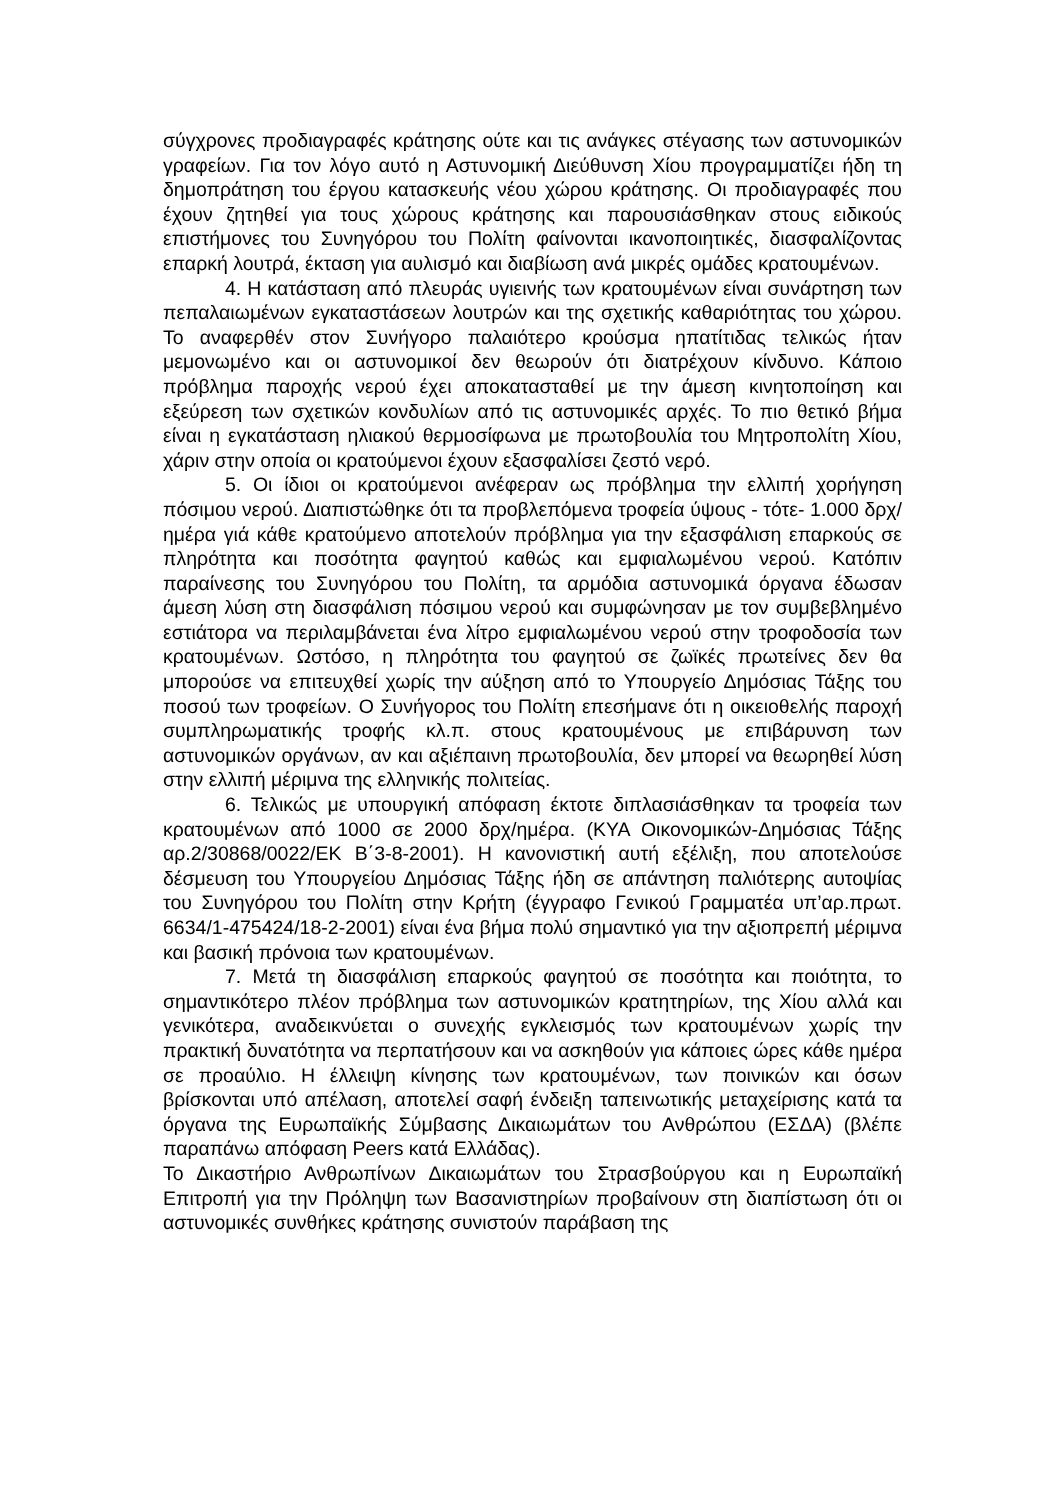σύγχρονες προδιαγραφές κράτησης ούτε και τις ανάγκες στέγασης των αστυνομικών γραφείων. Για τον λόγο αυτό η Αστυνομική Διεύθυνση Χίου προγραμματίζει ήδη τη δημοπράτηση του έργου κατασκευής νέου χώρου κράτησης. Οι προδιαγραφές που έχουν ζητηθεί για τους χώρους κράτησης και παρουσιάσθηκαν στους ειδικούς επιστήμονες του Συνηγόρου του Πολίτη φαίνονται ικανοποιητικές, διασφαλίζοντας επαρκή λουτρά, έκταση για αυλισμό και διαβίωση ανά μικρές ομάδες κρατουμένων.
4. Η κατάσταση από πλευράς υγιεινής των κρατουμένων είναι συνάρτηση των πεπαλαιωμένων εγκαταστάσεων λουτρών και της σχετικής καθαριότητας του χώρου. Το αναφερθέν στον Συνήγορο παλαιότερο κρούσμα ηπατίτιδας τελικώς ήταν μεμονωμένο και οι αστυνομικοί δεν θεωρούν ότι διατρέχουν κίνδυνο. Κάποιο πρόβλημα παροχής νερού έχει αποκατασταθεί με την άμεση κινητοποίηση και εξεύρεση των σχετικών κονδυλίων από τις αστυνομικές αρχές. Το πιο θετικό βήμα είναι η εγκατάσταση ηλιακού θερμοσίφωνα με πρωτοβουλία του Μητροπολίτη Χίου, χάριν στην οποία οι κρατούμενοι έχουν εξασφαλίσει ζεστό νερό.
5. Οι ίδιοι οι κρατούμενοι ανέφεραν ως πρόβλημα την ελλιπή χορήγηση πόσιμου νερού. Διαπιστώθηκε ότι τα προβλεπόμενα τροφεία ύψους - τότε- 1.000 δρχ/ημέρα γιά κάθε κρατούμενο αποτελούν πρόβλημα για την εξασφάλιση επαρκούς σε πληρότητα και ποσότητα φαγητού καθώς και εμφιαλωμένου νερού. Κατόπιν παραίνεσης του Συνηγόρου του Πολίτη, τα αρμόδια αστυνομικά όργανα έδωσαν άμεση λύση στη διασφάλιση πόσιμου νερού και συμφώνησαν με τον συμβεβλημένο εστιάτορα να περιλαμβάνεται ένα λίτρο εμφιαλωμένου νερού στην τροφοδοσία των κρατουμένων. Ωστόσο, η πληρότητα του φαγητού σε ζωϊκές πρωτείνες δεν θα μπορούσε να επιτευχθεί χωρίς την αύξηση από το Υπουργείο Δημόσιας Τάξης του ποσού των τροφείων. Ο Συνήγορος του Πολίτη επεσήμανε ότι η οικειοθελής παροχή συμπληρωματικής τροφής κλ.π. στους κρατουμένους με επιβάρυνση των αστυνομικών οργάνων, αν και αξιέπαινη πρωτοβουλία, δεν μπορεί να θεωρηθεί λύση στην ελλιπή μέριμνα της ελληνικής πολιτείας.
6. Τελικώς με υπουργική απόφαση έκτοτε διπλασιάσθηκαν τα τροφεία των κρατουμένων από 1000 σε 2000 δρχ/ημέρα. (ΚΥΑ Οικονομικών-Δημόσιας Τάξης αρ.2/30868/0022/ΕΚ Β΄3-8-2001). Η κανονιστική αυτή εξέλιξη, που αποτελούσε δέσμευση του Υπουργείου Δημόσιας Τάξης ήδη σε απάντηση παλιότερης αυτοψίας του Συνηγόρου του Πολίτη στην Κρήτη (έγγραφο Γενικού Γραμματέα υπ’αρ.πρωτ. 6634/1-475424/18-2-2001) είναι ένα βήμα πολύ σημαντικό για την αξιοπρεπή μέριμνα και βασική πρόνοια των κρατουμένων.
7. Μετά τη διασφάλιση επαρκούς φαγητού σε ποσότητα και ποιότητα, το σημαντικότερο πλέον πρόβλημα των αστυνομικών κρατητηρίων, της Χίου αλλά και γενικότερα, αναδεικνύεται ο συνεχής εγκλεισμός των κρατουμένων χωρίς την πρακτική δυνατότητα να περπατήσουν και να ασκηθούν για κάποιες ώρες κάθε ημέρα σε προαύλιο. Η έλλειψη κίνησης των κρατουμένων, των ποινικών και όσων βρίσκονται υπό απέλαση, αποτελεί σαφή ένδειξη ταπεινωτικής μεταχείρισης κατά τα όργανα της Ευρωπαϊκής Σύμβασης Δικαιωμάτων του Ανθρώπου (ΕΣΔΑ) (βλέπε παραπάνω απόφαση Peers κατά Ελλάδας).
Το Δικαστήριο Ανθρωπίνων Δικαιωμάτων του Στρασβούργου και η Ευρωπαϊκή Επιτροπή για την Πρόληψη των Βασανιστηρίων προβαίνουν στη διαπίστωση ότι οι αστυνομικές συνθήκες κράτησης συνιστούν παράβαση της